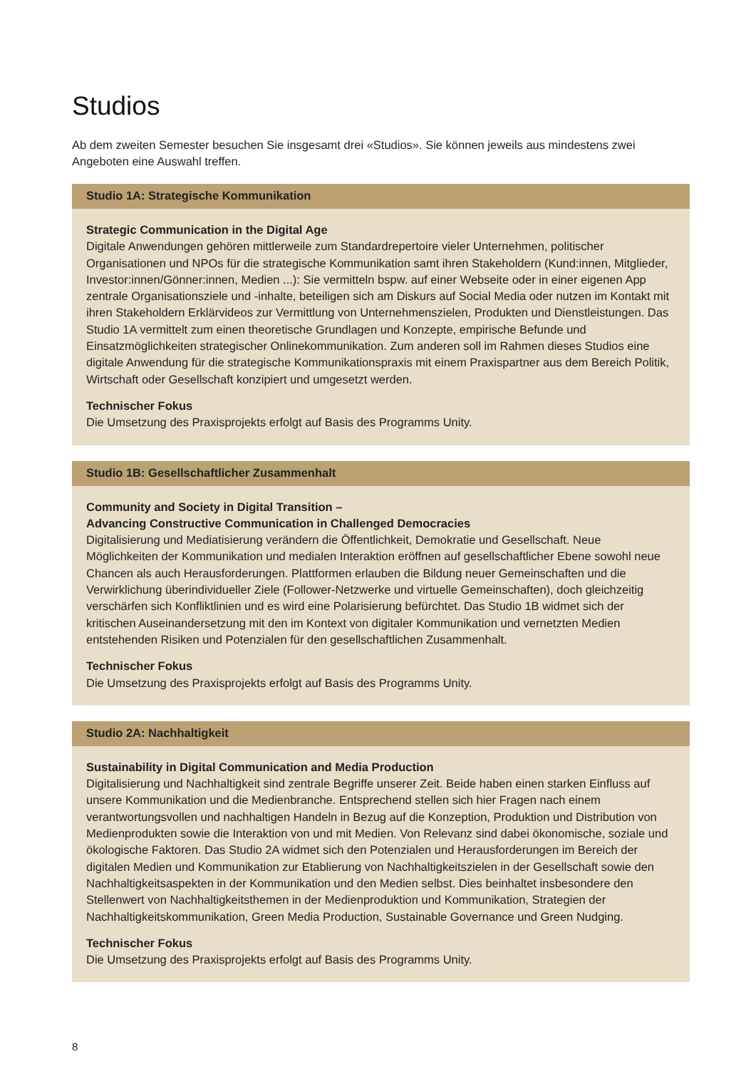Studios
Ab dem zweiten Semester besuchen Sie insgesamt drei «Studios». Sie können jeweils aus mindestens zwei Angeboten eine Auswahl treffen.
Studio 1A: Strategische Kommunikation
Strategic Communication in the Digital Age
Digitale Anwendungen gehören mittlerweile zum Standardrepertoire vieler Unternehmen, politischer Organisationen und NPOs für die strategische Kommunikation samt ihren Stakeholdern (Kund:innen, Mitglieder, Investor:innen/Gönner:innen, Medien ...): Sie vermitteln bspw. auf einer Webseite oder in einer eigenen App zentrale Organisationsziele und -inhalte, beteiligen sich am Diskurs auf Social Media oder nutzen im Kontakt mit ihren Stakeholdern Erklärvideos zur Vermittlung von Unternehmenszielen, Produkten und Dienstleistungen. Das Studio 1A vermittelt zum einen theoretische Grundlagen und Konzepte, empirische Befunde und Einsatzmöglichkeiten strategischer Onlinekommunikation. Zum anderen soll im Rahmen dieses Studios eine digitale Anwendung für die strategische Kommunikationspraxis mit einem Praxispartner aus dem Bereich Politik, Wirtschaft oder Gesellschaft konzipiert und umgesetzt werden.
Technischer Fokus
Die Umsetzung des Praxisprojekts erfolgt auf Basis des Programms Unity.
Studio 1B: Gesellschaftlicher Zusammenhalt
Community and Society in Digital Transition –
Advancing Constructive Communication in Challenged Democracies
Digitalisierung und Mediatisierung verändern die Öffentlichkeit, Demokratie und Gesellschaft. Neue Möglichkeiten der Kommunikation und medialen Interaktion eröffnen auf gesellschaftlicher Ebene sowohl neue Chancen als auch Herausforderungen. Plattformen erlauben die Bildung neuer Gemeinschaften und die Verwirklichung überindividueller Ziele (Follower-Netzwerke und virtuelle Gemeinschaften), doch gleichzeitig verschärfen sich Konfliktlinien und es wird eine Polarisierung befürchtet. Das Studio 1B widmet sich der kritischen Auseinandersetzung mit den im Kontext von digitaler Kommunikation und vernetzten Medien entstehenden Risiken und Potenzialen für den gesellschaftlichen Zusammenhalt.
Technischer Fokus
Die Umsetzung des Praxisprojekts erfolgt auf Basis des Programms Unity.
Studio 2A: Nachhaltigkeit
Sustainability in Digital Communication and Media Production
Digitalisierung und Nachhaltigkeit sind zentrale Begriffe unserer Zeit. Beide haben einen starken Einfluss auf unsere Kommunikation und die Medienbranche. Entsprechend stellen sich hier Fragen nach einem verantwortungsvollen und nachhaltigen Handeln in Bezug auf die Konzeption, Produktion und Distribution von Medienprodukten sowie die Interaktion von und mit Medien. Von Relevanz sind dabei ökonomische, soziale und ökologische Faktoren. Das Studio 2A widmet sich den Potenzialen und Herausforderungen im Bereich der digitalen Medien und Kommunikation zur Etablierung von Nachhaltigkeitszielen in der Gesellschaft sowie den Nachhaltigkeitsaspekten in der Kommunikation und den Medien selbst. Dies beinhaltet insbesondere den Stellenwert von Nachhaltigkeitsthemen in der Medienproduktion und Kommunikation, Strategien der Nachhaltigkeitskommunikation, Green Media Production, Sustainable Governance und Green Nudging.
Technischer Fokus
Die Umsetzung des Praxisprojekts erfolgt auf Basis des Programms Unity.
8